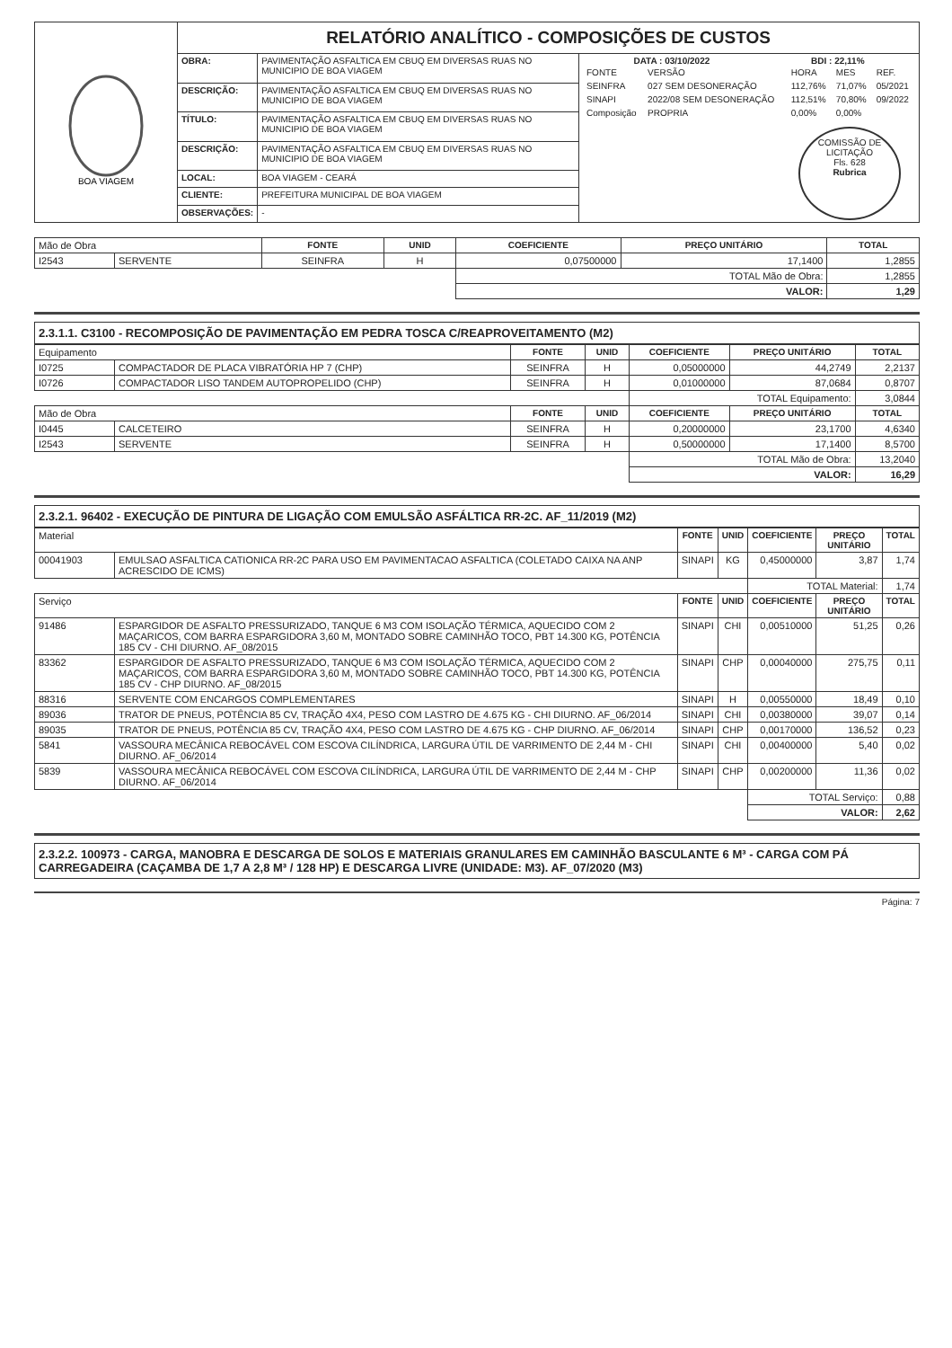| BOA VIAGEM | RELATÓRIO ANALÍTICO - COMPOSIÇÕES DE CUSTOS | | |
| | OBRA: | PAVIMENTAÇÃO ASFALTICA EM CBUQ EM DIVERSAS RUAS NO MUNICIPIO DE BOA VIAGEM | DATA : 03/10/2022 BDI : 22,11% / FONTE / VERSÃO / HORA / MES / REF. / / SEINFRA / 027 SEM DESONERAÇÃO / 112,76% / 71,07% / 05/2021 / / SINAPI / 2022/08 SEM DESONERAÇÃO / 112,51% / 70,80% / 09/2022 / / Composição / PROPRIA / 0,00% / 0,00% / / COMISSÃO DE LICITAÇÃO Fls. 628 Rubrica |
| | DESCRIÇÃO: | PAVIMENTAÇÃO ASFALTICA EM CBUQ EM DIVERSAS RUAS NO MUNICIPIO DE BOA VIAGEM | |
| | TÍTULO: | PAVIMENTAÇÃO ASFALTICA EM CBUQ EM DIVERSAS RUAS NO MUNICIPIO DE BOA VIAGEM | |
| | DESCRIÇÃO: | PAVIMENTAÇÃO ASFALTICA EM CBUQ EM DIVERSAS RUAS NO MUNICIPIO DE BOA VIAGEM | |
| | LOCAL: | BOA VIAGEM - CEARÁ | |
| | CLIENTE: | PREFEITURA MUNICIPAL DE BOA VIAGEM | |
| | OBSERVAÇÕES: | - | |
| Mão de Obra | | FONTE | UNID | COEFICIENTE | PREÇO UNITÁRIO | TOTAL |
| I2543 | SERVENTE | SEINFRA | H | 0,07500000 | 17,1400 | 1,2855 |
| | | | | TOTAL Mão de Obra: | | 1,2855 |
| | | | | VALOR: | | 1,29 |
2.3.1.1. C3100 - RECOMPOSIÇÃO DE PAVIMENTAÇÃO EM PEDRA TOSCA C/REAPROVEITAMENTO (M2)
| Equipamento | | FONTE | UNID | COEFICIENTE | PREÇO UNITÁRIO | TOTAL |
| I0725 | COMPACTADOR DE PLACA VIBRATÓRIA HP 7 (CHP) | SEINFRA | H | 0,05000000 | 44,2749 | 2,2137 |
| I0726 | COMPACTADOR LISO TANDEM AUTOPROPELIDO (CHP) | SEINFRA | H | 0,01000000 | 87,0684 | 0,8707 |
| | | | | TOTAL Equipamento: | | 3,0844 |
| Mão de Obra | | FONTE | UNID | COEFICIENTE | PREÇO UNITÁRIO | TOTAL |
| I0445 | CALCETEIRO | SEINFRA | H | 0,20000000 | 23,1700 | 4,6340 |
| I2543 | SERVENTE | SEINFRA | H | 0,50000000 | 17,1400 | 8,5700 |
| | | | | TOTAL Mão de Obra: | | 13,2040 |
| | | | | VALOR: | | 16,29 |
2.3.2.1. 96402 - EXECUÇÃO DE PINTURA DE LIGAÇÃO COM EMULSÃO ASFÁLTICA RR-2C. AF_11/2019 (M2)
| Material | | FONTE | UNID | COEFICIENTE | PREÇO UNITÁRIO | TOTAL |
| 00041903 | EMULSAO ASFALTICA CATIONICA RR-2C PARA USO EM PAVIMENTACAO ASFALTICA (COLETADO CAIXA NA ANP ACRESCIDO DE ICMS) | SINAPI | KG | 0,45000000 | 3,87 | 1,74 |
| | | | | TOTAL Material: | | 1,74 |
| Serviço | | FONTE | UNID | COEFICIENTE | PREÇO UNITÁRIO | TOTAL |
| 91486 | ESPARGIDOR DE ASFALTO PRESSURIZADO, TANQUE 6 M3 COM ISOLAÇÃO TÉRMICA, AQUECIDO COM 2 MAÇARICOS, COM BARRA ESPARGIDORA 3,60 M, MONTADO SOBRE CAMINHÃO TOCO, PBT 14.300 KG, POTÊNCIA 185 CV - CHI DIURNO. AF_08/2015 | SINAPI | CHI | 0,00510000 | 51,25 | 0,26 |
| 83362 | ESPARGIDOR DE ASFALTO PRESSURIZADO, TANQUE 6 M3 COM ISOLAÇÃO TÉRMICA, AQUECIDO COM 2 MAÇARICOS, COM BARRA ESPARGIDORA 3,60 M, MONTADO SOBRE CAMINHÃO TOCO, PBT 14.300 KG, POTÊNCIA 185 CV - CHP DIURNO. AF_08/2015 | SINAPI | CHP | 0,00040000 | 275,75 | 0,11 |
| 88316 | SERVENTE COM ENCARGOS COMPLEMENTARES | SINAPI | H | 0,00550000 | 18,49 | 0,10 |
| 89036 | TRATOR DE PNEUS, POTÊNCIA 85 CV, TRAÇÃO 4X4, PESO COM LASTRO DE 4.675 KG - CHI DIURNO. AF_06/2014 | SINAPI | CHI | 0,00380000 | 39,07 | 0,14 |
| 89035 | TRATOR DE PNEUS, POTÊNCIA 85 CV, TRAÇÃO 4X4, PESO COM LASTRO DE 4.675 KG - CHP DIURNO. AF_06/2014 | SINAPI | CHP | 0,00170000 | 136,52 | 0,23 |
| 5841 | VASSOURA MECÂNICA REBOCÁVEL COM ESCOVA CILÍNDRICA, LARGURA ÚTIL DE VARRIMENTO DE 2,44 M - CHI DIURNO. AF_06/2014 | SINAPI | CHI | 0,00400000 | 5,40 | 0,02 |
| 5839 | VASSOURA MECÂNICA REBOCÁVEL COM ESCOVA CILÍNDRICA, LARGURA ÚTIL DE VARRIMENTO DE 2,44 M - CHP DIURNO. AF_06/2014 | SINAPI | CHP | 0,00200000 | 11,36 | 0,02 |
| | | | | TOTAL Serviço: | | 0,88 |
| | | | | VALOR: | | 2,62 |
2.3.2.2. 100973 - CARGA, MANOBRA E DESCARGA DE SOLOS E MATERIAIS GRANULARES EM CAMINHÃO BASCULANTE 6 M³ - CARGA COM PÁ CARREGADEIRA (CAÇAMBA DE 1,7 A 2,8 M³ / 128 HP) E DESCARGA LIVRE (UNIDADE: M3). AF_07/2020 (M3)
Página: 7